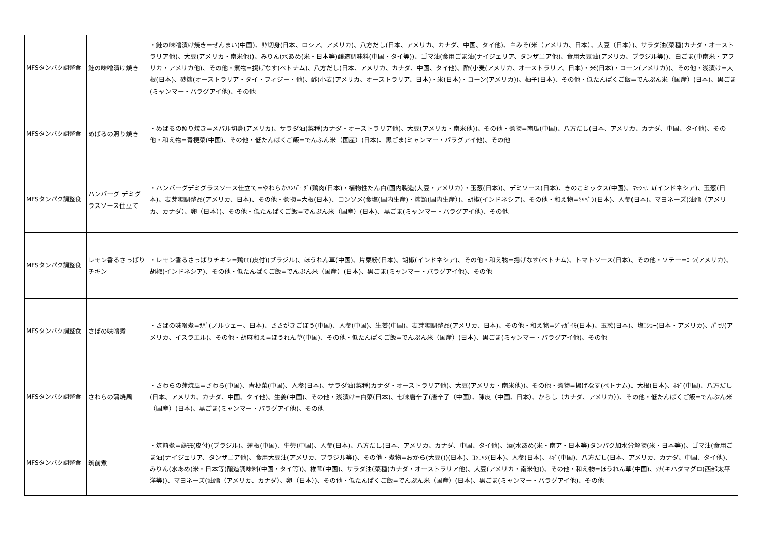| MFSタンパク調整食 | 鮭の味噌漬け焼き | ・鮭の味噌漬け焼き=ぜんまい(中国)、ｻｹ切身(日本、ロシア、アメリカ)、八方だし(日本、アメリカ、カナダ、中国、タイ他)、白みそ(米（アメリカ、日本）、大豆（日本）)、サラダ油(菜種(カナダ・オーストラリア他)、大豆(アメリカ・南米他))、みりん(水あめ(米・日本等)醸造調味料(中国・タイ等))、ゴマ油(食用ごま油(ナイジェリア、タンザニア他)、食用大豆油(アメリカ、ブラジル等))、白ごま(中南米・アフリカ・アメリカ他)、その他・煮物=揚げなす(ベトナム)、八方だし(日本、アメリカ、カナダ、中国、タイ他)、酢(小麦(アメリカ、オーストラリア、日本)・米(日本)・コーン(アメリカ))、その他・浅漬け=大根(日本)、砂糖(オーストラリア・タイ・フィジー・他)、酢(小麦(アメリカ、オーストラリア、日本)・米(日本)・コーン(アメリカ))、柚子(日本)、その他・低たんぱくご飯=でんぷん米（国産）(日本)、黒ごま(ミャンマー・パラグアイ他)、その他 |
| MFSタンパク調整食 | めばるの照り焼き | ・めばるの照り焼き=メバル切身(アメリカ)、サラダ油(菜種(カナダ・オーストラリア他)、大豆(アメリカ・南米他))、その他・煮物=南瓜(中国)、八方だし(日本、アメリカ、カナダ、中国、タイ他)、その他・和え物=青梗菜(中国)、その他・低たんぱくご飯=でんぷん米（国産）(日本)、黒ごま(ミャンマー・パラグアイ他)、その他 |
| MFSタンパク調整食 | ハンバーグ デミグラスソース仕立て | ・ハンバーグデミグラスソース仕立て=やわらかﾊﾝﾊﾞｰｸﾞ(鶏肉(日本)・植物性たん白(国内製造(大豆・アメリカ）・玉葱(日本))、デミソース(日本)、きのこミックス(中国)、ﾏｯｼｭﾙｰﾑ(インドネシア)、玉葱(日本)、麦芽糖調整品(アメリカ、日本)、その他・煮物=大根(日本)、コンソメ(食塩(国内生産)・糖類(国内生産）)、胡椒(インドネシア)、その他・和え物=ｷｬﾍﾞﾂ(日本)、人参(日本)、マヨネーズ(油脂（アメリカ、カナダ）、卵（日本）)、その他・低たんぱくご飯=でんぷん米（国産）(日本)、黒ごま(ミャンマー・パラグアイ他)、その他 |
| MFSタンパク調整食 | レモン香るさっぱりチキン | ・レモン香るさっぱりチキン=鶏ﾓﾓ(皮付)(ブラジル)、ほうれん草(中国)、片栗粉(日本)、胡椒(インドネシア)、その他・和え物=揚げなす(ベトナム)、トマトソース(日本)、その他・ソテー=ｺｰﾝ(アメリカ)、胡椒(インドネシア)、その他・低たんぱくご飯=でんぷん米（国産）(日本)、黒ごま(ミャンマー・パラグアイ他)、その他 |
| MFSタンパク調整食 | さばの味噌煮 | ・さばの味噌煮=ｻﾊﾞ(ノルウェー、日本)、ささがきごぼう(中国)、人参(中国)、生姜(中国)、麦芽糖調整品(アメリカ、日本)、その他・和え物=ｼﾞｬｶﾞｲﾓ(日本)、玉葱(日本)、塩ｺｼｮｰ(日本・アメリカ)、ﾊﾟｾﾘ(アメリカ、イスラエル)、その他・胡麻和え=ほうれん草(中国)、その他・低たんぱくご飯=でんぷん米（国産）(日本)、黒ごま(ミャンマー・パラグアイ他)、その他 |
| MFSタンパク調整食 | さわらの蒲焼風 | ・さわらの蒲焼風=さわら(中国)、青梗菜(中国)、人参(日本)、サラダ油(菜種(カナダ・オーストラリア他)、大豆(アメリカ・南米他))、その他・煮物=揚げなす(ベトナム)、大根(日本)、ﾈｷﾞ(中国)、八方だし(日本、アメリカ、カナダ、中国、タイ他)、生姜(中国)、その他・浅漬け=白菜(日本)、七味唐辛子(唐辛子（中国）、陳皮（中国、日本）、からし（カナダ、アメリカ）)、その他・低たんぱくご飯=でんぷん米（国産）(日本)、黒ごま(ミャンマー・パラグアイ他)、その他 |
| MFSタンパク調整食 | 筑前煮 | ・筑前煮=鶏ﾓﾓ(皮付)(ブラジル)、蓮根(中国)、牛蒡(中国)、人参(日本)、八方だし(日本、アメリカ、カナダ、中国、タイ他)、酒(水あめ(米・南ア・日本等)タンパク加水分解物(米・日本等))、ゴマ油(食用ごま油(ナイジェリア、タンザニア他)、食用大豆油(アメリカ、ブラジル等))、その他・煮物=おから(大豆())(日本)、ｺﾝﾆｬｸ(日本)、人参(日本)、ﾈｷﾞ(中国)、八方だし(日本、アメリカ、カナダ、中国、タイ他)、みりん(水あめ(米・日本等)醸造調味料(中国・タイ等))、椎茸(中国)、サラダ油(菜種(カナダ・オーストラリア他)、大豆(アメリカ・南米他))、その他・和え物=ほうれん草(中国)、ﾂﾅ(キハダマグロ(西部太平洋等))、マヨネーズ(油脂（アメリカ、カナダ）、卵（日本）)、その他・低たんぱくご飯=でんぷん米（国産）(日本)、黒ごま(ミャンマー・パラグアイ他)、その他 |